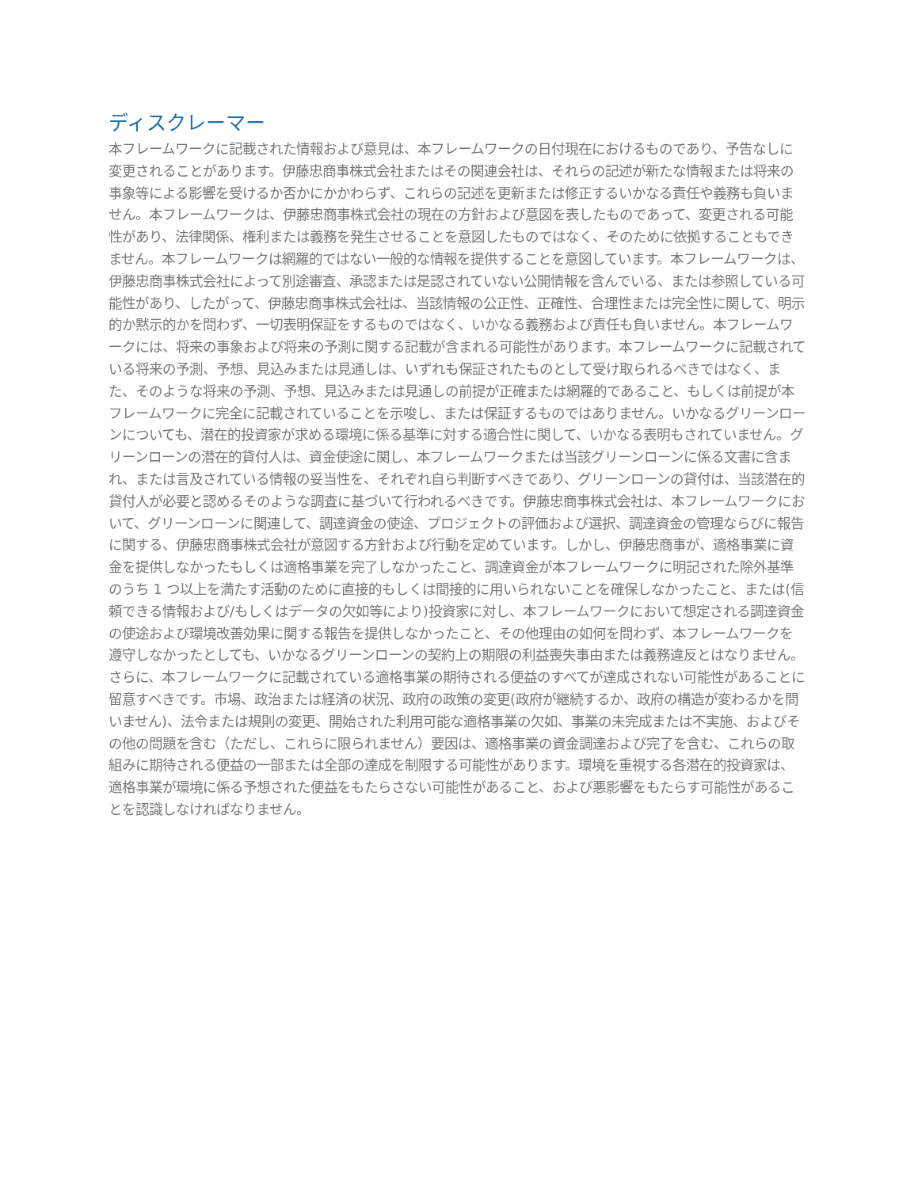ディスクレーマー
本フレームワークに記載された情報および意見は、本フレームワークの日付現在におけるものであり、予告なしに変更されることがあります。伊藤忠商事株式会社またはその関連会社は、それらの記述が新たな情報または将来の事象等による影響を受けるか否かにかかわらず、これらの記述を更新または修正するいかなる責任や義務も負いません。本フレームワークは、伊藤忠商事株式会社の現在の方針および意図を表したものであって、変更される可能性があり、法律関係、権利または義務を発生させることを意図したものではなく、そのために依拠することもできません。本フレームワークは網羅的ではない一般的な情報を提供することを意図しています。本フレームワークは、伊藤忠商事株式会社によって別途審査、承認または是認されていない公開情報を含んでいる、または参照している可能性があり、したがって、伊藤忠商事株式会社は、当該情報の公正性、正確性、合理性または完全性に関して、明示的か黙示的かを問わず、一切表明保証をするものではなく、いかなる義務および責任も負いません。本フレームワークには、将来の事象および将来の予測に関する記載が含まれる可能性があります。本フレームワークに記載されている将来の予測、予想、見込みまたは見通しは、いずれも保証されたものとして受け取られるべきではなく、また、そのような将来の予測、予想、見込みまたは見通しの前提が正確または網羅的であること、もしくは前提が本フレームワークに完全に記載されていることを示唆し、または保証するものではありません。いかなるグリーンローンについても、潜在的投資家が求める環境に係る基準に対する適合性に関して、いかなる表明もされていません。グリーンローンの潜在的貸付人は、資金使途に関し、本フレームワークまたは当該グリーンローンに係る文書に含まれ、または言及されている情報の妥当性を、それぞれ自ら判断すべきであり、グリーンローンの貸付は、当該潜在的貸付人が必要と認めるそのような調査に基づいて行われるべきです。伊藤忠商事株式会社は、本フレームワークにおいて、グリーンローンに関連して、調達資金の使途、プロジェクトの評価および選択、調達資金の管理ならびに報告に関する、伊藤忠商事株式会社が意図する方針および行動を定めています。しかし、伊藤忠商事が、適格事業に資金を提供しなかったもしくは適格事業を完了しなかったこと、調達資金が本フレームワークに明記された除外基準のうち 1 つ以上を満たす活動のために直接的もしくは間接的に用いられないことを確保しなかったこと、または(信頼できる情報および/もしくはデータの欠如等により)投資家に対し、本フレームワークにおいて想定される調達資金の使途および環境改善効果に関する報告を提供しなかったこと、その他理由の如何を問わず、本フレームワークを遵守しなかったとしても、いかなるグリーンローンの契約上の期限の利益喪失事由または義務違反とはなりません。さらに、本フレームワークに記載されている適格事業の期待される便益のすべてが達成されない可能性があることに留意すべきです。市場、政治または経済の状況、政府の政策の変更(政府が継続するか、政府の構造が変わるかを問いません)、法令または規則の変更、開始された利用可能な適格事業の欠如、事業の未完成または不実施、およびその他の問題を含む（ただし、これらに限られません）要因は、適格事業の資金調達および完了を含む、これらの取組みに期待される便益の一部または全部の達成を制限する可能性があります。環境を重視する各潜在的投資家は、適格事業が環境に係る予想された便益をもたらさない可能性があること、および悪影響をもたらす可能性があることを認識しなければなりません。